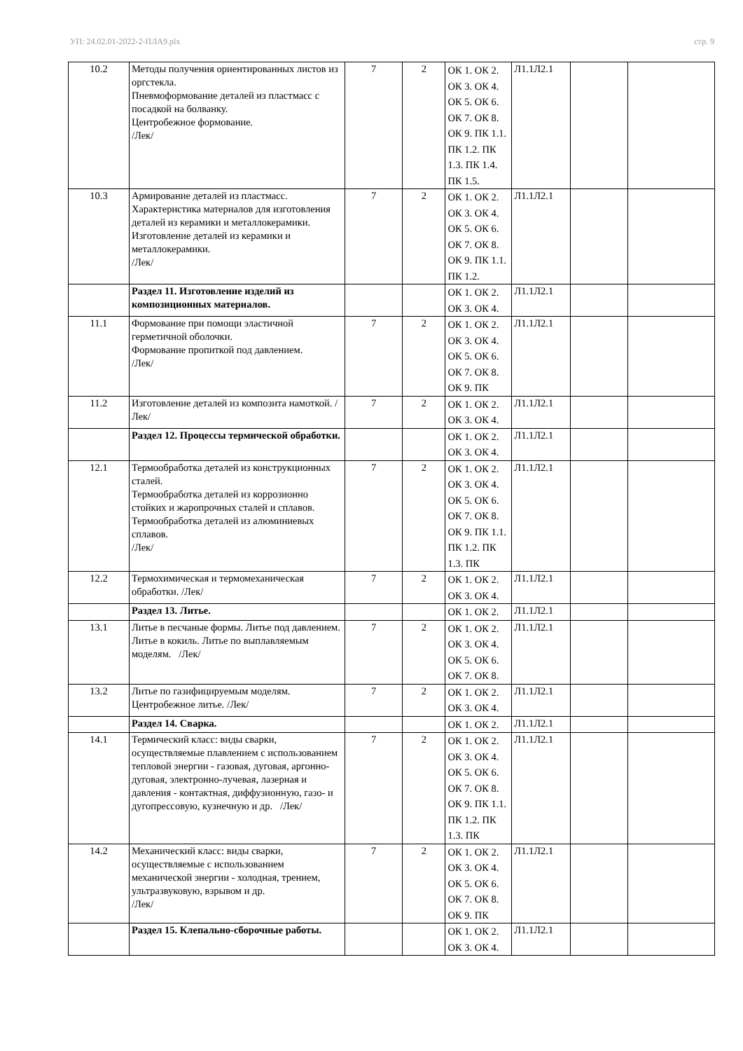УП: 24.02.01-2022-2-ПЛА9.plx стр. 9
| 10.2 | Методы получения ориентированных листов из оргстекла. Пневмоформование деталей из пластмасс с посадкой на болванку. Центробежное формование. /Лек/ | 7 | 2 | ОК 1. ОК 2. ОК 3. ОК 4. ОК 5. ОК 6. ОК 7. ОК 8. ОК 9. ПК 1.1. ПК 1.2. ПК 1.3. ПК 1.4. ПК 1.5. | Л1.1Л2.1 | | |
| 10.3 | Армирование деталей из пластмасс. Характеристика материалов для изготовления деталей из керамики и металлокерамики. Изготовление деталей из керамики и металлокерамики. /Лек/ | 7 | 2 | ОК 1. ОК 2. ОК 3. ОК 4. ОК 5. ОК 6. ОК 7. ОК 8. ОК 9. ПК 1.1. ПК 1.2. | Л1.1Л2.1 | | |
| | Раздел 11. Изготовление изделий из композиционных материалов. | | | ОК 1. ОК 2. ОК 3. ОК 4. | Л1.1Л2.1 | | |
| 11.1 | Формование при помощи эластичной герметичной оболочки. Формование пропиткой под давлением. /Лек/ | 7 | 2 | ОК 1. ОК 2. ОК 3. ОК 4. ОК 5. ОК 6. ОК 7. ОК 8. ОК 9. ПК | Л1.1Л2.1 | | |
| 11.2 | Изготовление деталей из композита намоткой. /Лек/ | 7 | 2 | ОК 1. ОК 2. ОК 3. ОК 4. | Л1.1Л2.1 | | |
| | Раздел 12. Процессы термической обработки. | | | ОК 1. ОК 2. ОК 3. ОК 4. | Л1.1Л2.1 | | |
| 12.1 | Термообработка деталей из конструкционных сталей. Термообработка деталей из коррозионно стойких и жаропрочных сталей и сплавов. Термообработка деталей из алюминиевых сплавов. /Лек/ | 7 | 2 | ОК 1. ОК 2. ОК 3. ОК 4. ОК 5. ОК 6. ОК 7. ОК 8. ОК 9. ПК 1.1. ПК 1.2. ПК 1.3. ПК | Л1.1Л2.1 | | |
| 12.2 | Термохимическая и термомеханическая обработки. /Лек/ | 7 | 2 | ОК 1. ОК 2. ОК 3. ОК 4. | Л1.1Л2.1 | | |
| | Раздел 13. Литье. | | | ОК 1. ОК 2. | Л1.1Л2.1 | | |
| 13.1 | Литье в песчаные формы. Литье под давлением. Литье в кокиль. Литье по выплавляемым моделям. /Лек/ | 7 | 2 | ОК 1. ОК 2. ОК 3. ОК 4. ОК 5. ОК 6. ОК 7. ОК 8. | Л1.1Л2.1 | | |
| 13.2 | Литье по газифицируемым моделям. Центробежное литье. /Лек/ | 7 | 2 | ОК 1. ОК 2. ОК 3. ОК 4. | Л1.1Л2.1 | | |
| | Раздел 14. Сварка. | | | ОК 1. ОК 2. | Л1.1Л2.1 | | |
| 14.1 | Термический класс: виды сварки, осуществляемые плавлением с использованием тепловой энергии - газовая, дуговая, аргонно-дуговая, электронно-лучевая, лазерная и давления - контактная, диффузионную, газо- и дугопрессовую, кузнечную и др. /Лек/ | 7 | 2 | ОК 1. ОК 2. ОК 3. ОК 4. ОК 5. ОК 6. ОК 7. ОК 8. ОК 9. ПК 1.1. ПК 1.2. ПК 1.3. ПК | Л1.1Л2.1 | | |
| 14.2 | Механический класс: виды сварки, осуществляемые с использованием механической энергии - холодная, трением, ультразвуковую, взрывом и др. /Лек/ | 7 | 2 | ОК 1. ОК 2. ОК 3. ОК 4. ОК 5. ОК 6. ОК 7. ОК 8. ОК 9. ПК | Л1.1Л2.1 | | |
| | Раздел 15. Клепально-сборочные работы. | | | ОК 1. ОК 2. ОК 3. ОК 4. | Л1.1Л2.1 | | |